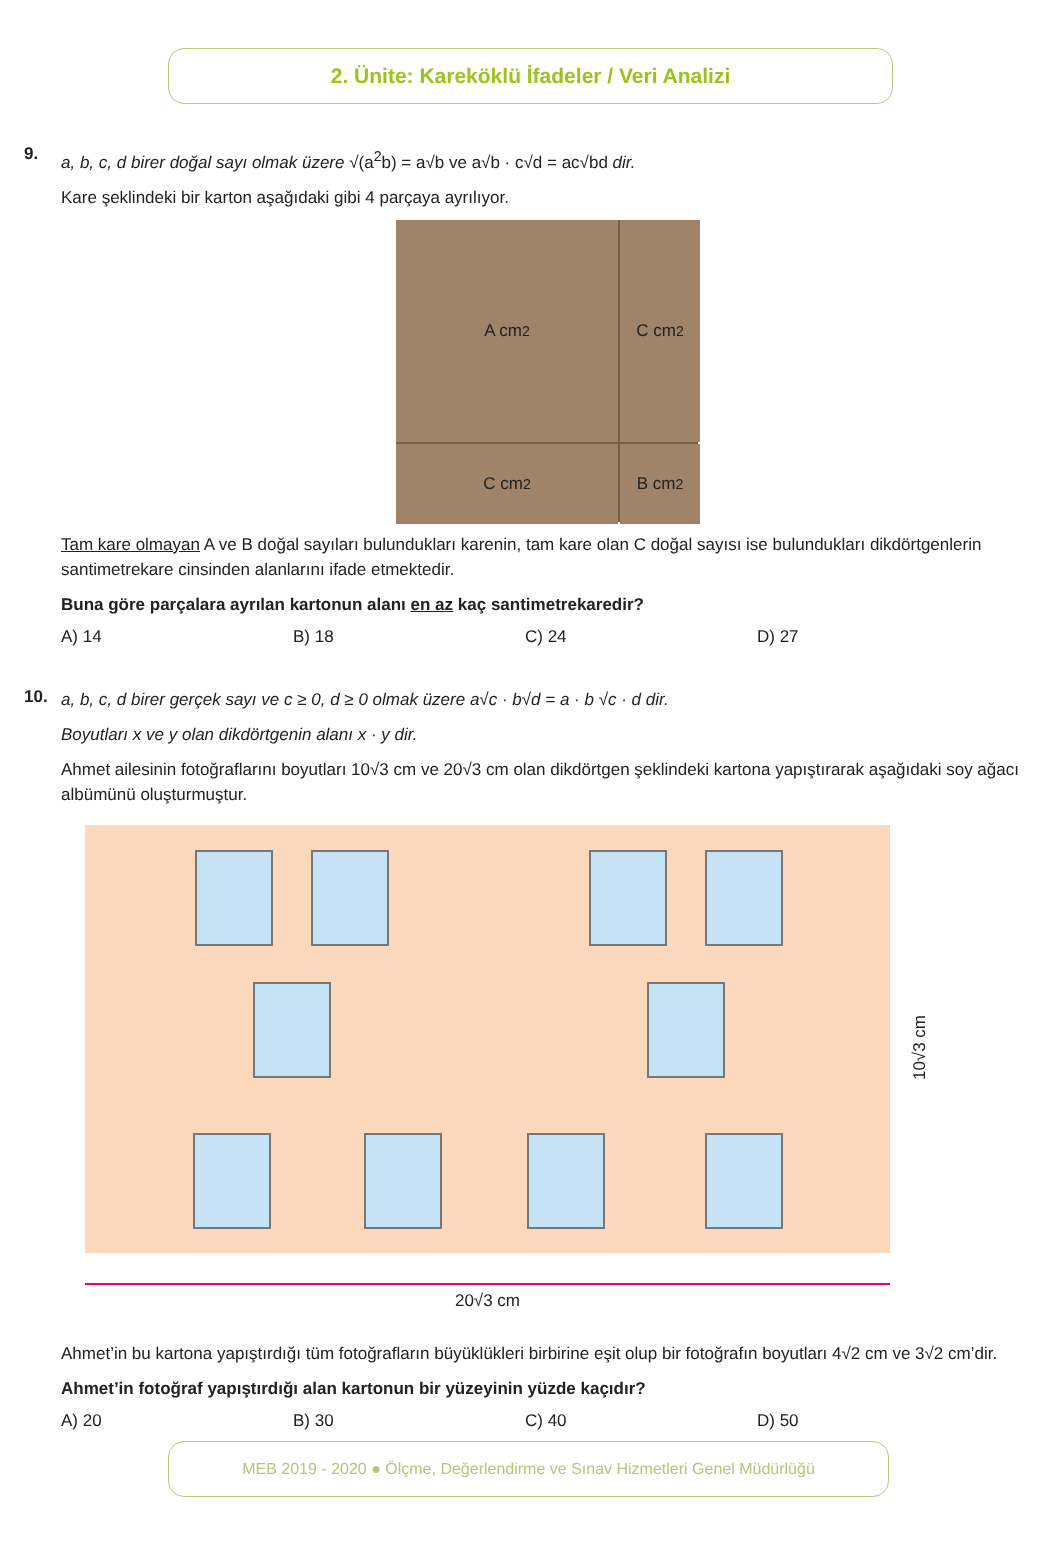2. Ünite: Kareköklü İfadeler / Veri Analizi
9.
a, b, c, d birer doğal sayı olmak üzere √(a<sup>2</sup>b) = a√b ve a√b · c√d = ac√bd dir.
Kare şeklindeki bir karton aşağıdaki gibi 4 parçaya ayrılıyor.
A cm<sup>2</sup>
C cm<sup>2</sup>
C cm<sup>2</sup>
B cm<sup>2</sup>
Tam kare olmayan A ve B doğal sayıları bulundukları karenin, tam kare olan C doğal sayısı ise bulundukları dikdörtgenlerin santimetrekare cinsinden alanlarını ifade etmektedir.
Buna göre parçalara ayrılan kartonun alanı en az kaç santimetrekaredir?
A) 14 B) 18 C) 24 D) 27
10.
a, b, c, d birer gerçek sayı ve c ≥ 0, d ≥ 0 olmak üzere a√c · b√d = a · b √c · d dir.
Boyutları x ve y olan dikdörtgenin alanı x · y dir.
Ahmet ailesinin fotoğraflarını boyutları 10√3 cm ve 20√3 cm olan dikdörtgen şeklindeki kartona yapıştırarak aşağıdaki soy ağacı albümünü oluşturmuştur.
10√3 cm
20√3 cm
Ahmet’in bu kartona yapıştırdığı tüm fotoğrafların büyüklükleri birbirine eşit olup bir fotoğrafın boyutları 4√2 cm ve 3√2 cm’dir.
Ahmet’in fotoğraf yapıştırdığı alan kartonun bir yüzeyinin yüzde kaçıdır?
A) 20 B) 30 C) 40 D) 50
MEB 2019 - 2020 ● Ölçme, Değerlendirme ve Sınav Hizmetleri Genel Müdürlüğü